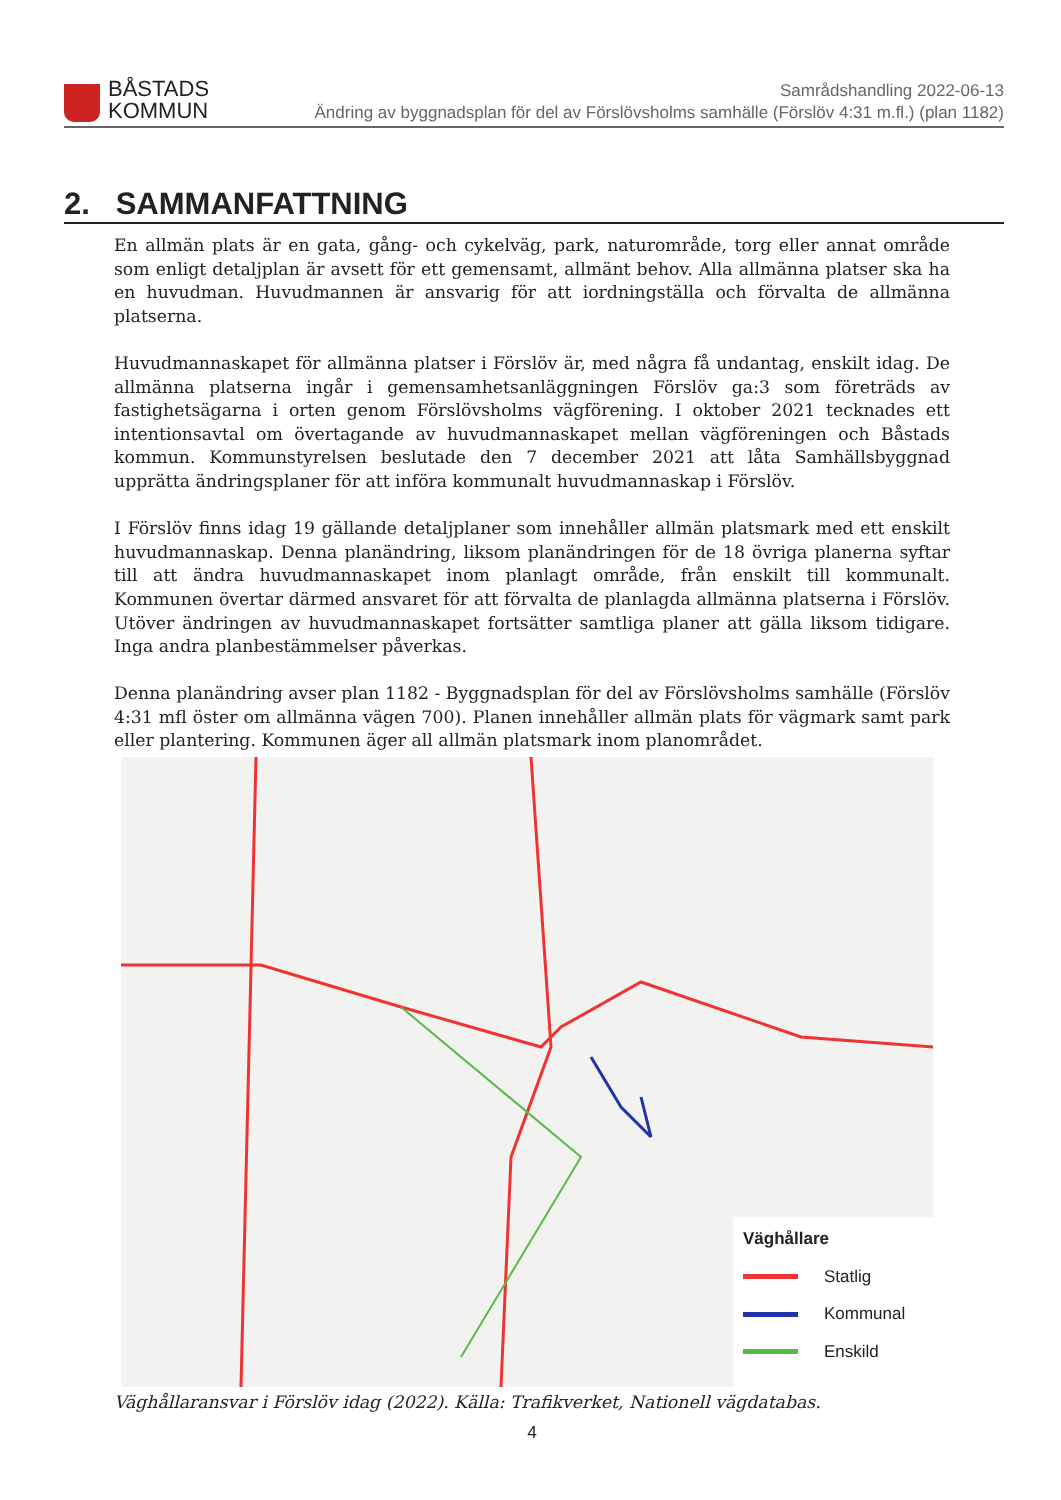BÅSTADS
KOMMUN
Samrådshandling 2022-06-13
Ändring av byggnadsplan för del av Förslövsholms samhälle (Förslöv 4:31 m.fl.) (plan 1182)
2. SAMMANFATTNING
En allmän plats är en gata, gång- och cykelväg, park, naturområde, torg eller annat område som enligt detaljplan är avsett för ett gemensamt, allmänt behov. Alla allmänna platser ska ha en huvudman. Huvudmannen är ansvarig för att iordningställa och förvalta de allmänna platserna.
Huvudmannaskapet för allmänna platser i Förslöv är, med några få undantag, enskilt idag. De allmänna platserna ingår i gemensamhetsanläggningen Förslöv ga:3 som företräds av fastighetsägarna i orten genom Förslövsholms vägförening. I oktober 2021 tecknades ett intentionsavtal om övertagande av huvudmannaskapet mellan vägföreningen och Båstads kommun. Kommunstyrelsen beslutade den 7 december 2021 att låta Samhällsbyggnad upprätta ändringsplaner för att införa kommunalt huvudmannaskap i Förslöv.
I Förslöv finns idag 19 gällande detaljplaner som innehåller allmän platsmark med ett enskilt huvudmannaskap. Denna planändring, liksom planändringen för de 18 övriga planerna syftar till att ändra huvudmannaskapet inom planlagt område, från enskilt till kommunalt. Kommunen övertar därmed ansvaret för att förvalta de planlagda allmänna platserna i Förslöv. Utöver ändringen av huvudmannaskapet fortsätter samtliga planer att gälla liksom tidigare. Inga andra planbestämmelser påverkas.
Denna planändring avser plan 1182 - Byggnadsplan för del av Förslövsholms samhälle (Förslöv 4:31 mfl öster om allmänna vägen 700). Planen innehåller allmän plats för vägmark samt park eller plantering. Kommunen äger all allmän platsmark inom planområdet.
Väghållare
Statlig
Kommunal
Enskild
Väghållaransvar i Förslöv idag (2022). Källa: Trafikverket, Nationell vägdatabas.
4